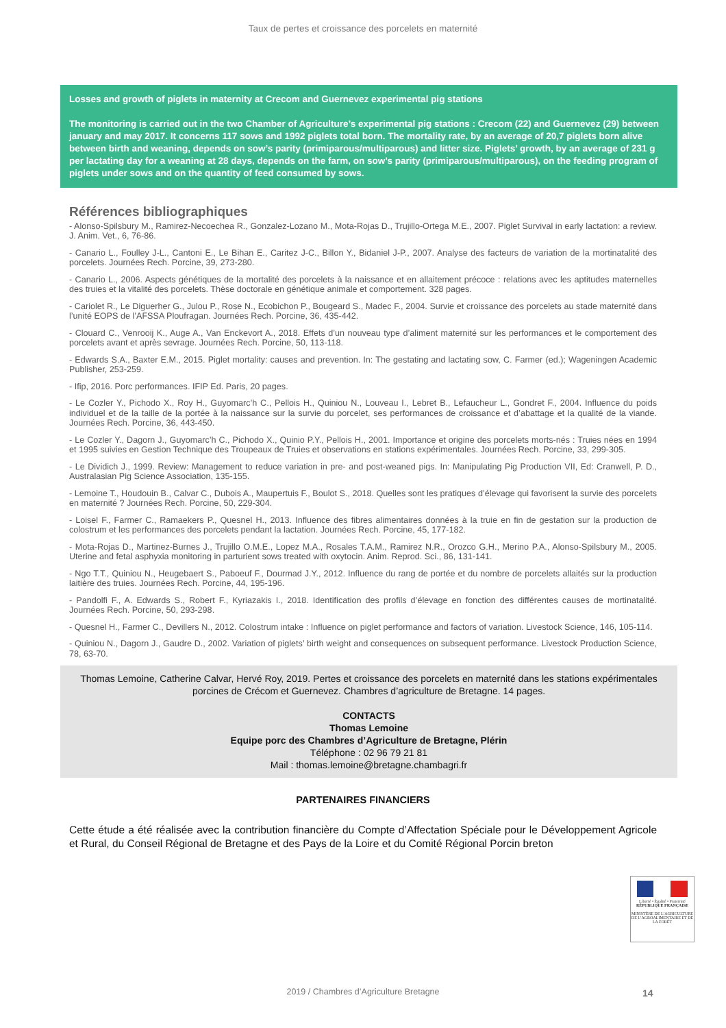Taux de pertes et croissance des porcelets en maternité
Losses and growth of piglets in maternity at Crecom and Guernevez experimental pig stations
The monitoring is carried out in the two Chamber of Agriculture’s experimental pig stations : Crecom (22) and Guernevez (29) between january and may 2017. It concerns 117 sows and 1992 piglets total born. The mortality rate, by an average of 20,7 piglets born alive between birth and weaning, depends on sow’s parity (primiparous/multiparous) and litter size. Piglets’ growth, by an average of 231 g per lactating day for a weaning at 28 days, depends on the farm, on sow’s parity (primiparous/multiparous), on the feeding program of piglets under sows and on the quantity of feed consumed by sows.
Références bibliographiques
- Alonso-Spilsbury M., Ramirez-Necoechea R., Gonzalez-Lozano M., Mota-Rojas D., Trujillo-Ortega M.E., 2007. Piglet Survival in early lactation: a review. J. Anim. Vet., 6, 76-86.
- Canario L., Foulley J-L., Cantoni E., Le Bihan E., Caritez J-C., Billon Y., Bidaniel J-P., 2007. Analyse des facteurs de variation de la mortinatalité des porcelets. Journées Rech. Porcine, 39, 273-280.
- Canario L., 2006. Aspects génétiques de la mortalité des porcelets à la naissance et en allaitement précoce : relations avec les aptitudes maternelles des truies et la vitalité des porcelets. Thèse doctorale en génétique animale et comportement. 328 pages.
- Cariolet R., Le Diguerher G., Julou P., Rose N., Ecobichon P., Bougeard S., Madec F., 2004. Survie et croissance des porcelets au stade maternité dans l’unité EOPS de l’AFSSA Ploufragan. Journées Rech. Porcine, 36, 435-442.
- Clouard C., Venrooij K., Auge A., Van Enckevort A., 2018. Effets d’un nouveau type d’aliment maternité sur les performances et le comportement des porcelets avant et après sevrage. Journées Rech. Porcine, 50, 113-118.
- Edwards S.A., Baxter E.M., 2015. Piglet mortality: causes and prevention. In: The gestating and lactating sow, C. Farmer (ed.); Wageningen Academic Publisher, 253-259.
- Ifip, 2016. Porc performances. IFIP Ed. Paris, 20 pages.
- Le Cozler Y., Pichodo X., Roy H., Guyomarc’h C., Pellois H., Quiniou N., Louveau I., Lebret B., Lefaucheur L., Gondret F., 2004. Influence du poids individuel et de la taille de la portée à la naissance sur la survie du porcelet, ses performances de croissance et d’abattage et la qualité de la viande. Journées Rech. Porcine, 36, 443-450.
- Le Cozler Y., Dagorn J., Guyomarc’h C., Pichodo X., Quinio P.Y., Pellois H., 2001. Importance et origine des porcelets morts-nés : Truies nées en 1994 et 1995 suivies en Gestion Technique des Troupeaux de Truies et observations en stations expérimentales. Journées Rech. Porcine, 33, 299-305.
- Le Dividich J., 1999. Review: Management to reduce variation in pre- and post-weaned pigs. In: Manipulating Pig Production VII, Ed: Cranwell, P. D., Australasian Pig Science Association, 135-155.
- Lemoine T., Houdouin B., Calvar C., Dubois A., Maupertuis F., Boulot S., 2018. Quelles sont les pratiques d’élevage qui favorisent la survie des porcelets en maternité ? Journées Rech. Porcine, 50, 229-304.
- Loisel F., Farmer C., Ramaekers P., Quesnel H., 2013. Influence des fibres alimentaires données à la truie en fin de gestation sur la production de colostrum et les performances des porcelets pendant la lactation. Journées Rech. Porcine, 45, 177-182.
- Mota-Rojas D., Martinez-Burnes J., Trujillo O.M.E., Lopez M.A., Rosales T.A.M., Ramirez N.R., Orozco G.H., Merino P.A., Alonso-Spilsbury M., 2005. Uterine and fetal asphyxia monitoring in parturient sows treated with oxytocin. Anim. Reprod. Sci., 86, 131-141.
- Ngo T.T., Quiniou N., Heugebaert S., Paboeuf F., Dourmad J.Y., 2012. Influence du rang de portée et du nombre de porcelets allaités sur la production laitière des truies. Journées Rech. Porcine, 44, 195-196.
- Pandolfi F., A. Edwards S., Robert F., Kyriazakis I., 2018. Identification des profils d’élevage en fonction des différentes causes de mortinatalité. Journées Rech. Porcine, 50, 293-298.
- Quesnel H., Farmer C., Devillers N., 2012. Colostrum intake : Influence on piglet performance and factors of variation. Livestock Science, 146, 105-114.
- Quiniou N., Dagorn J., Gaudre D., 2002. Variation of piglets’ birth weight and consequences on subsequent performance. Livestock Production Science, 78, 63-70.
Thomas Lemoine, Catherine Calvar, Hervé Roy, 2019. Pertes et croissance des porcelets en maternité dans les stations expérimentales porcines de Crécom et Guernevez. Chambres d’agriculture de Bretagne. 14 pages.
CONTACTS
Thomas Lemoine
Equipe porc des Chambres d’Agriculture de Bretagne, Plérin
Téléphone : 02 96 79 21 81
Mail : thomas.lemoine@bretagne.chambagri.fr
PARTENAIRES FINANCIERS
Cette étude a été réalisée avec la contribution financière du Compte d’Affectation Spéciale pour le Développement Agricole et Rural, du Conseil Régional de Bretagne et des Pays de la Loire et du Comité Régional Porcin breton
Liberté • Égalité • Fraternité
RÉPUBLIQUE FRANÇAISE
MINISTÈRE DE L’AGRICULTURE DE L’AGROALIMENTAIRE ET DE LA FORÊT
2019 / Chambres d’Agriculture Bretagne 14